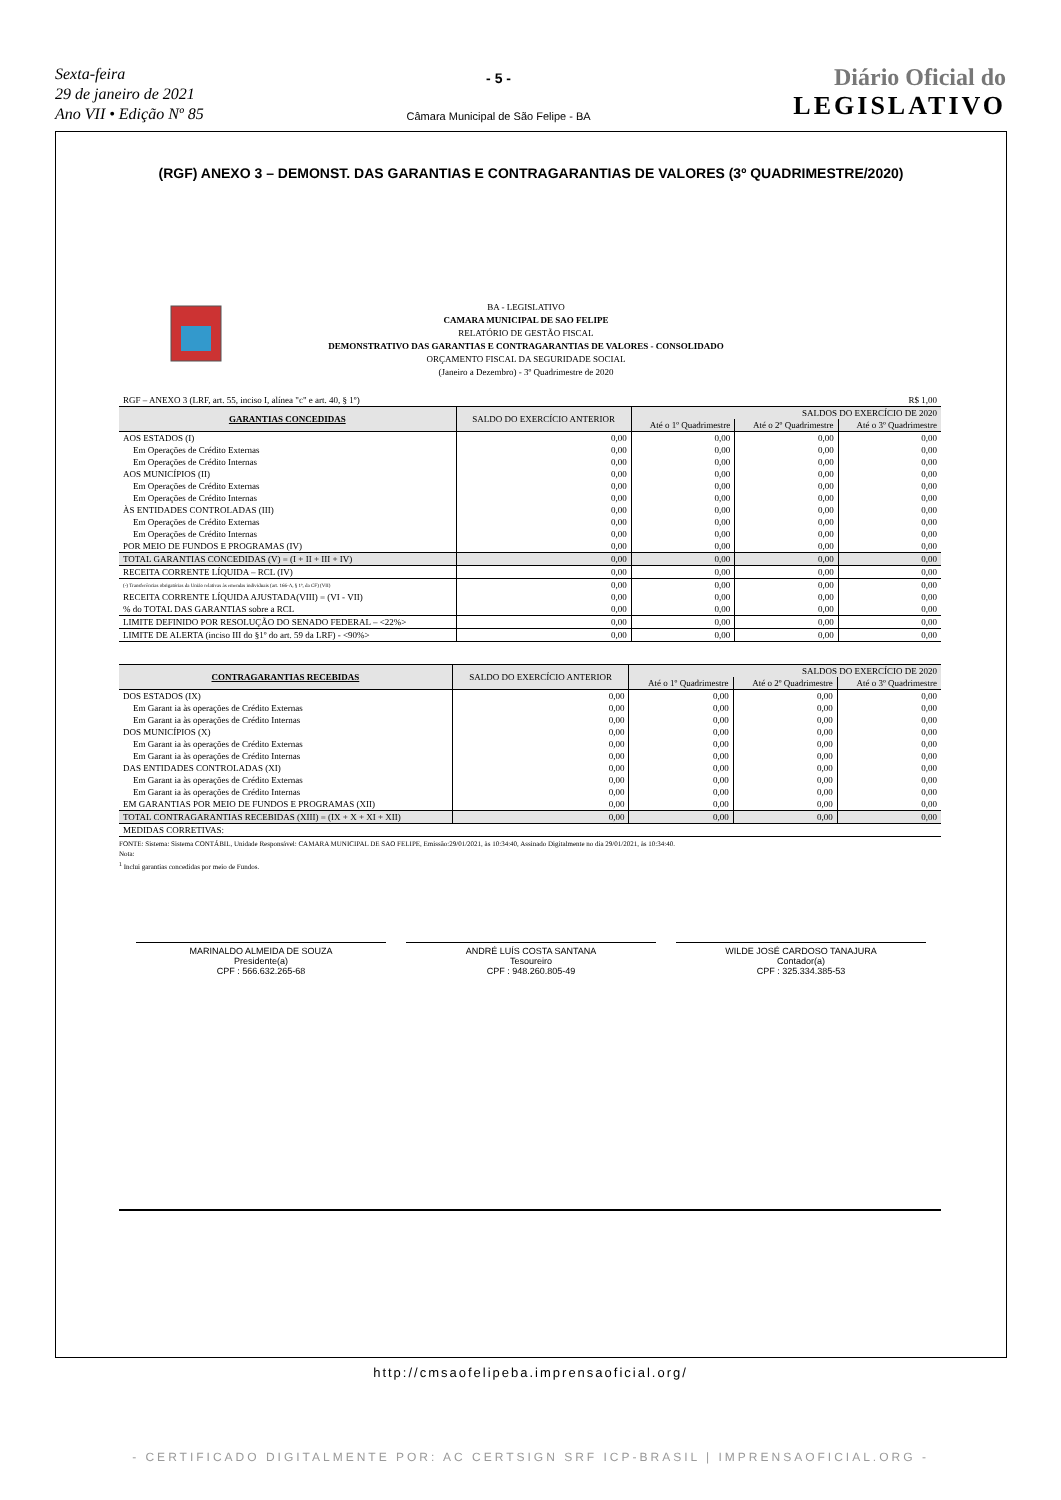Sexta-feira
29 de janeiro de 2021
Ano VII • Edição Nº 85
- 5 -
Câmara Municipal de São Felipe - BA
Diário Oficial do
LEGISLATIVO
(RGF) ANEXO 3 – DEMONST. DAS GARANTIAS E CONTRAGARANTIAS DE VALORES (3º QUADRIMESTRE/2020)
BA - LEGISLATIVO
CAMARA MUNICIPAL DE SAO FELIPE
RELATÓRIO DE GESTÃO FISCAL
DEMONSTRATIVO DAS GARANTIAS E CONTRAGARANTIAS DE VALORES - CONSOLIDADO
ORÇAMENTO FISCAL DA SEGURIDADE SOCIAL
(Janeiro a Dezembro) - 3º Quadrimestre de 2020
| RGF – ANEXO 3 (LRF, art. 55, inciso I, alínea "c" e art. 40, § 1º) | | | | R$ 1,00 |
| GARANTIAS CONCEDIDAS | SALDO DO EXERCÍCIO ANTERIOR | SALDOS DO EXERCÍCIO DE 2020 | | |
| | | Até o 1º Quadrimestre | Até o 2º Quadrimestre | Até o 3º Quadrimestre |
| AOS ESTADOS (I) | 0,00 | 0,00 | 0,00 | 0,00 |
| Em Operações de Crédito Externas | 0,00 | 0,00 | 0,00 | 0,00 |
| Em Operações de Crédito Internas | 0,00 | 0,00 | 0,00 | 0,00 |
| AOS MUNICÍPIOS (II) | 0,00 | 0,00 | 0,00 | 0,00 |
| Em Operações de Crédito Externas | 0,00 | 0,00 | 0,00 | 0,00 |
| Em Operações de Crédito Internas | 0,00 | 0,00 | 0,00 | 0,00 |
| ÀS ENTIDADES CONTROLADAS (III) | 0,00 | 0,00 | 0,00 | 0,00 |
| Em Operações de Crédito Externas | 0,00 | 0,00 | 0,00 | 0,00 |
| Em Operações de Crédito Internas | 0,00 | 0,00 | 0,00 | 0,00 |
| POR MEIO DE FUNDOS E PROGRAMAS (IV) | 0,00 | 0,00 | 0,00 | 0,00 |
| TOTAL GARANTIAS CONCEDIDAS (V) = (I + II + III + IV) | 0,00 | 0,00 | 0,00 | 0,00 |
| RECEITA CORRENTE LÍQUIDA – RCL (IV) | 0,00 | 0,00 | 0,00 | 0,00 |
| (-) Transferências obrigatórias da União relativas às emendas individuais (art. 166-A, § 1º, da CF) (VII) | 0,00 | 0,00 | 0,00 | 0,00 |
| RECEITA CORRENTE LÍQUIDA AJUSTADA(VIII) = (VI - VII) | 0,00 | 0,00 | 0,00 | 0,00 |
| % do TOTAL DAS GARANTIAS sobre a RCL | 0,00 | 0,00 | 0,00 | 0,00 |
| LIMITE DEFINIDO POR RESOLUÇÃO DO SENADO FEDERAL – <22%> | 0,00 | 0,00 | 0,00 | 0,00 |
| LIMITE DE ALERTA (inciso III do §1º do art. 59 da LRF) - <90%> | 0,00 | 0,00 | 0,00 | 0,00 |
| CONTRAGARANTIAS RECEBIDAS | SALDO DO EXERCÍCIO ANTERIOR | SALDOS DO EXERCÍCIO DE 2020 | | |
| --- | --- | --- | --- | --- |
| | | Até o 1º Quadrimestre | Até o 2º Quadrimestre | Até o 3º Quadrimestre |
| DOS ESTADOS (IX) | 0,00 | 0,00 | 0,00 | 0,00 |
| Em Garant ia às operações de Crédito Externas | 0,00 | 0,00 | 0,00 | 0,00 |
| Em Garant ia às operações de Crédito Internas | 0,00 | 0,00 | 0,00 | 0,00 |
| DOS MUNICÍPIOS (X) | 0,00 | 0,00 | 0,00 | 0,00 |
| Em Garant ia às operações de Crédito Externas | 0,00 | 0,00 | 0,00 | 0,00 |
| Em Garant ia às operações de Crédito Internas | 0,00 | 0,00 | 0,00 | 0,00 |
| DAS ENTIDADES CONTROLADAS (XI) | 0,00 | 0,00 | 0,00 | 0,00 |
| Em Garant ia às operações de Crédito Externas | 0,00 | 0,00 | 0,00 | 0,00 |
| Em Garant ia às operações de Crédito Internas | 0,00 | 0,00 | 0,00 | 0,00 |
| EM GARANTIAS POR MEIO DE FUNDOS E PROGRAMAS (XII) | 0,00 | 0,00 | 0,00 | 0,00 |
| TOTAL CONTRAGARANTIAS RECEBIDAS (XIII) = (IX + X + XI + XII) | 0,00 | 0,00 | 0,00 | 0,00 |
| MEDIDAS CORRETIVAS: | | | | |
FONTE: Sistema: Sistema CONTÁBIL, Unidade Responsável: CAMARA MUNICIPAL DE SAO FELIPE, Emissão:29/01/2021, às 10:34:40, Assinado Digitalmente no dia 29/01/2021, às 10:34:40.
Nota:
<sup>1</sup> Inclui garantias concedidas por meio de Fundos.
MARINALDO ALMEIDA DE SOUZA
Presidente(a)
CPF : 566.632.265-68
ANDRÉ LUÍS COSTA SANTANA
Tesoureiro
CPF : 948.260.805-49
WILDE JOSÉ CARDOSO TANAJURA
Contador(a)
CPF : 325.334.385-53
http://cmsaofelipeba.imprensaoficial.org/
- CERTIFICADO DIGITALMENTE POR: AC CERTSIGN SRF ICP-BRASIL | IMPRENSAOFICIAL.ORG -